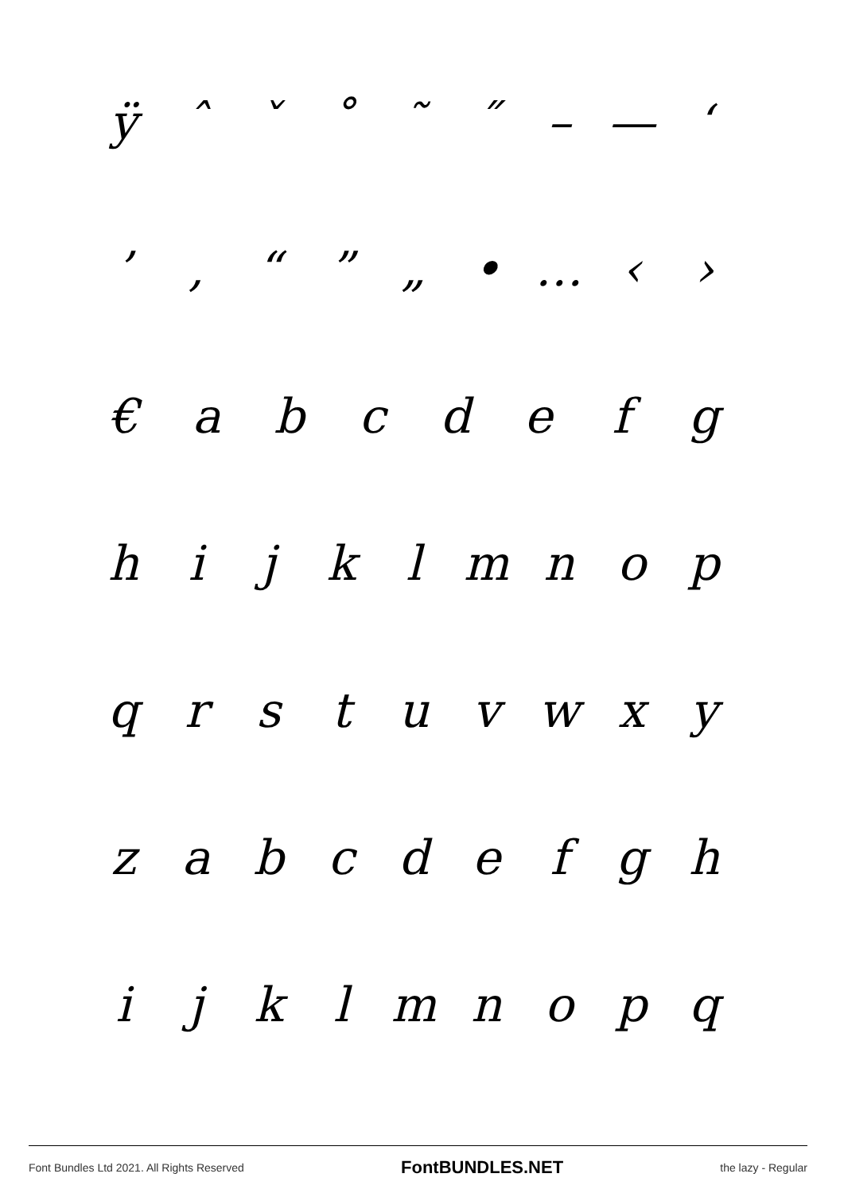ÿˆˇ ˚ ˜ ˝ – — ‘
’ ‚ “” „ • … ‹ ›
€ abcdefg
hijklmnop
qrstuvwxy
zabcdefgh
ijklmnopq
Font Bundles Ltd 2021. All Rights Reserved FontBUNDLES.NET the lazy - Regular